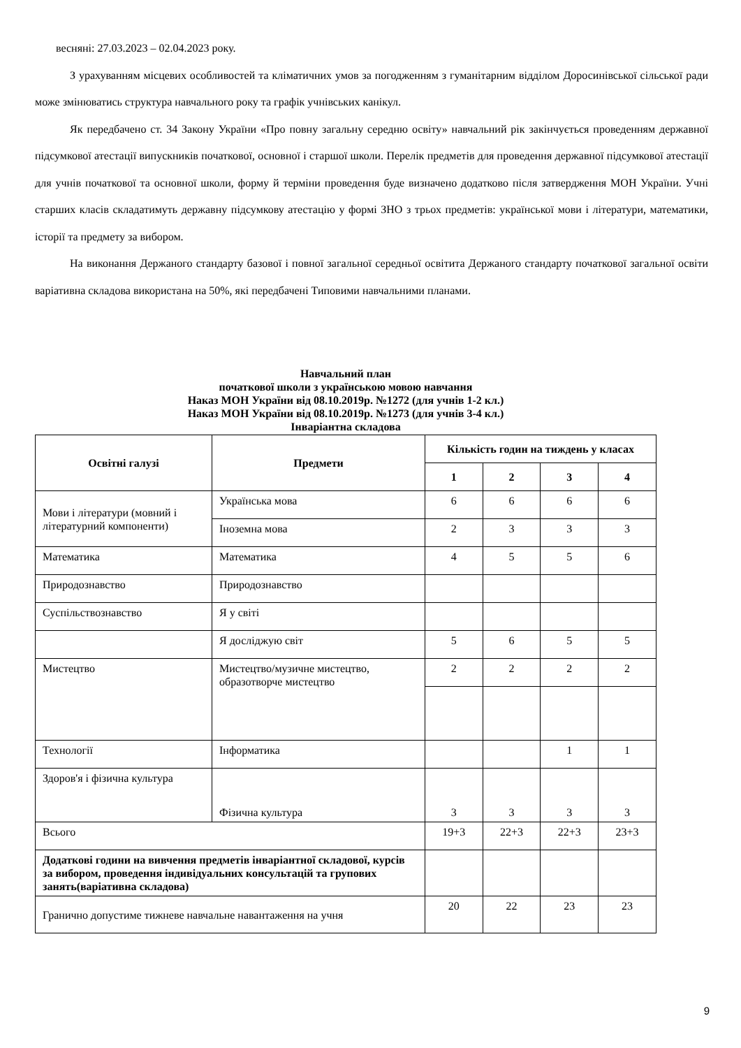весняні: 27.03.2023 – 02.04.2023 року.
З урахуванням місцевих особливостей та кліматичних умов за погодженням з гуманітарним відділом Доросинівської сільської ради може змінюватись структура навчального року та графік учнівських канікул.
Як передбачено ст. 34 Закону України «Про повну загальну середню освіту» навчальний рік закінчується проведенням державної підсумкової атестації випускників початкової, основної і старшої школи. Перелік предметів для проведення державної підсумкової атестації для учнів початкової та основної школи, форму й терміни проведення буде визначено додатково після затвердження МОН України. Учні старших класів складатимуть державну підсумкову атестацію у формі ЗНО з трьох предметів: української мови і літератури, математики, історії та предмету за вибором.
На виконання Держаного стандарту базової і повної загальної середньої освітита Держаного стандарту початкової загальної освіти варіативна складова використана на 50%, які передбачені Типовими навчальними планами.
Навчальний план
початкової школи з українською мовою навчання
Наказ МОН України від 08.10.2019р. №1272 (для учнів 1-2 кл.)
Наказ МОН України від 08.10.2019р. №1273 (для учнів 3-4 кл.)
Інваріантна складова
| Освітні галузі | Предмети | Кількість годин на тиждень у класах | | | |
| --- | --- | --- | --- | --- | --- |
| | | 1 | 2 | 3 | 4 |
| Мови і літератури (мовний і літературний компоненти) | Українська мова | 6 | 6 | 6 | 6 |
| | Іноземна мова | 2 | 3 | 3 | 3 |
| Математика | Математика | 4 | 5 | 5 | 6 |
| Природознавство | Природознавство | | | | |
| Суспільствознавство | Я у світі | | | | |
| | Я досліджую світ | 5 | 6 | 5 | 5 |
| Мистецтво | Мистецтво/музичне мистецтво, образотворче мистецтво | 2 | 2 | 2 | 2 |
| Технології | Інформатика | | | 1 | 1 |
| Здоров'я і фізична культура | Фізична культура | 3 | 3 | 3 | 3 |
| Всього | | 19+3 | 22+3 | 22+3 | 23+3 |
| Додаткові години на вивчення предметів інваріантної складової, курсів за вибором, проведення індивідуальних консультацій та групових занять(варіативна складова) | | | | | |
| Гранично допустиме тижневе навчальне навантаження на учня | | 20 | 22 | 23 | 23 |
9